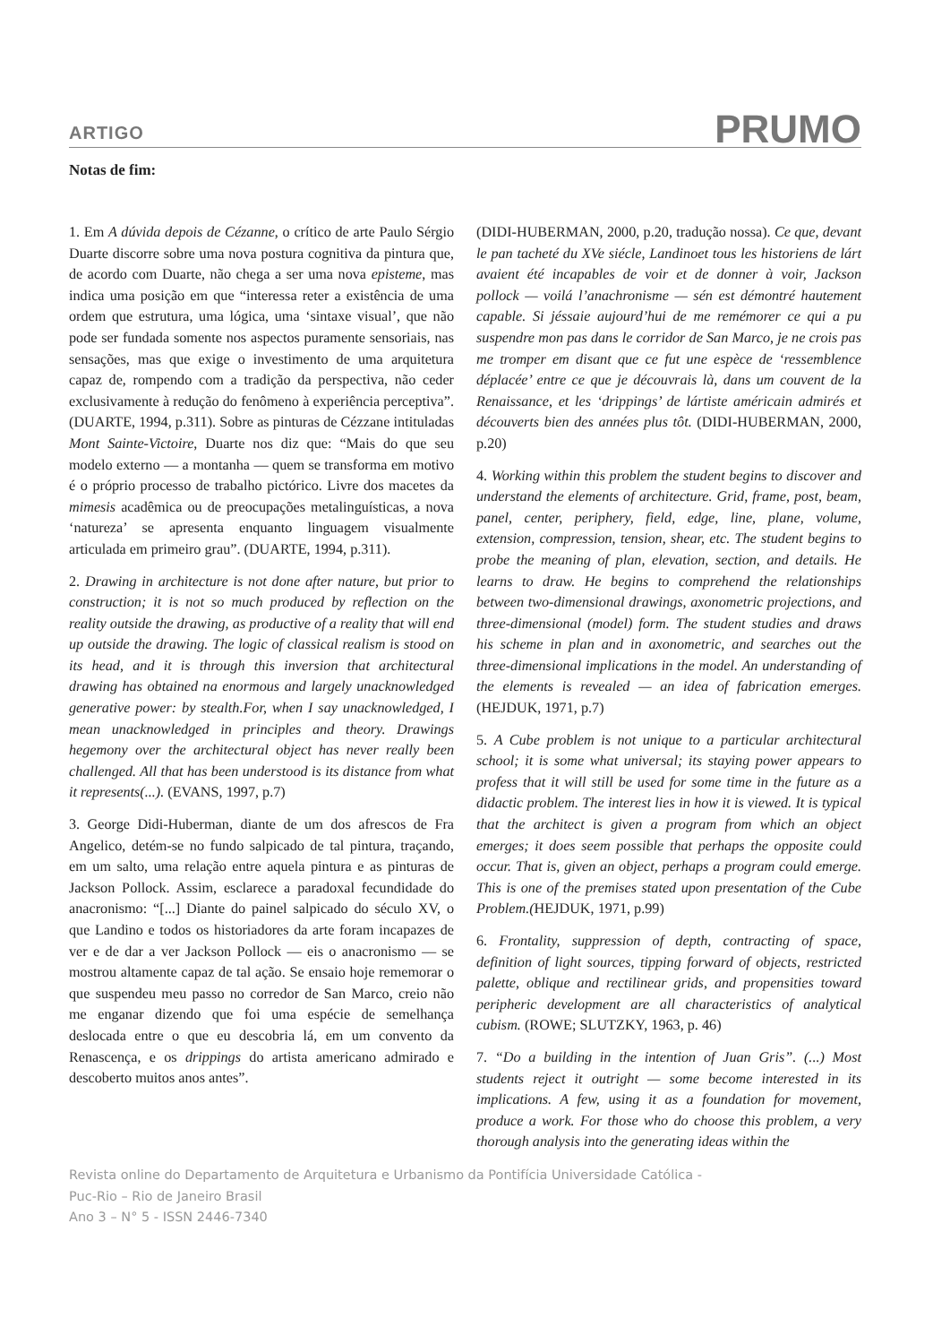ARTIGO PRUMO
Notas de fim:
1. Em A dúvida depois de Cézanne, o crítico de arte Paulo Sérgio Duarte discorre sobre uma nova postura cognitiva da pintura que, de acordo com Duarte, não chega a ser uma nova episteme, mas indica uma posição em que “interessa reter a existência de uma ordem que estrutura, uma lógica, uma ‘sintaxe visual’, que não pode ser fundada somente nos aspectos puramente sensoriais, nas sensações, mas que exige o investimento de uma arquitetura capaz de, rompendo com a tradição da perspectiva, não ceder exclusivamente à redução do fenômeno à experiência perceptiva”.(DUARTE, 1994, p.311). Sobre as pinturas de Cézzane intituladas Mont Sainte-Victoire, Duarte nos diz que: “Mais do que seu modelo externo — a montanha — quem se transforma em motivo é o próprio processo de trabalho pictórico. Livre dos macetes da mimesis acadêmica ou de preocupações metalinguísticas, a nova ‘natureza’ se apresenta enquanto linguagem visualmente articulada em primeiro grau”. (DUARTE, 1994, p.311).
2. Drawing in architecture is not done after nature, but prior to construction; it is not so much produced by reflection on the reality outside the drawing, as productive of a reality that will end up outside the drawing. The logic of classical realism is stood on its head, and it is through this inversion that architectural drawing has obtained na enormous and largely unacknowledged generative power: by stealth.For, when I say unacknowledged, I mean unacknowledged in principles and theory. Drawings hegemony over the architectural object has never really been challenged. All that has been understood is its distance from what it represents(...). (EVANS, 1997, p.7)
3. George Didi-Huberman, diante de um dos afrescos de Fra Angelico, detém-se no fundo salpicado de tal pintura, traçando, em um salto, uma relação entre aquela pintura e as pinturas de Jackson Pollock. Assim, esclarece a paradoxal fecundidade do anacronismo: “[...] Diante do painel salpicado do século XV, o que Landino e todos os historiadores da arte foram incapazes de ver e de dar a ver Jackson Pollock — eis o anacronismo — se mostrou altamente capaz de tal ação. Se ensaio hoje rememorar o que suspendeu meu passo no corredor de San Marco, creio não me enganar dizendo que foi uma espécie de semelhança deslocada entre o que eu descobria lá, em um convento da Renascença, e os drippings do artista americano admirado e descoberto muitos anos antes”.
(DIDI-HUBERMAN, 2000, p.20, tradução nossa). Ce que, devant le pan tacheté du XVe siécle, Landinoet tous les historiens de lárt avaient été incapables de voir et de donner à voir, Jackson pollock — voilá l’anachronisme — sén est démontré hautement capable. Si jéssaie aujourd’hui de me remémorer ce qui a pu suspendre mon pas dans le corridor de San Marco, je ne crois pas me tromper em disant que ce fut une espèce de ‘ressemblence déplacée’ entre ce que je découvrais là, dans um couvent de la Renaissance, et les ‘drippings’ de lártiste américain admirés et découverts bien des années plus tôt. (DIDI-HUBERMAN, 2000, p.20)
4. Working within this problem the student begins to discover and understand the elements of architecture. Grid, frame, post, beam, panel, center, periphery, field, edge, line, plane, volume, extension, compression, tension, shear, etc. The student begins to probe the meaning of plan, elevation, section, and details. He learns to draw. He begins to comprehend the relationships between two-dimensional drawings, axonometric projections, and three-dimensional (model) form. The student studies and draws his scheme in plan and in axonometric, and searches out the three-dimensional implications in the model. An understanding of the elements is revealed — an idea of fabrication emerges. (HEJDUK, 1971, p.7)
5. A Cube problem is not unique to a particular architectural school; it is some what universal; its staying power appears to profess that it will still be used for some time in the future as a didactic problem. The interest lies in how it is viewed. It is typical that the architect is given a program from which an object emerges; it does seem possible that perhaps the opposite could occur. That is, given an object, perhaps a program could emerge. This is one of the premises stated upon presentation of the Cube Problem.(HEJDUK, 1971, p.99)
6. Frontality, suppression of depth, contracting of space, definition of light sources, tipping forward of objects, restricted palette, oblique and rectilinear grids, and propensities toward peripheric development are all characteristics of analytical cubism. (ROWE; SLUTZKY, 1963, p. 46)
7. “Do a building in the intention of Juan Gris”. (...) Most students reject it outright — some become interested in its implications. A few, using it as a foundation for movement, produce a work. For those who do choose this problem, a very thorough analysis into the generating ideas within the
Revista online do Departamento de Arquitetura e Urbanismo da Pontifícia Universidade Católica -
Puc-Rio – Rio de Janeiro Brasil
Ano 3 – N° 5 - ISSN 2446-7340